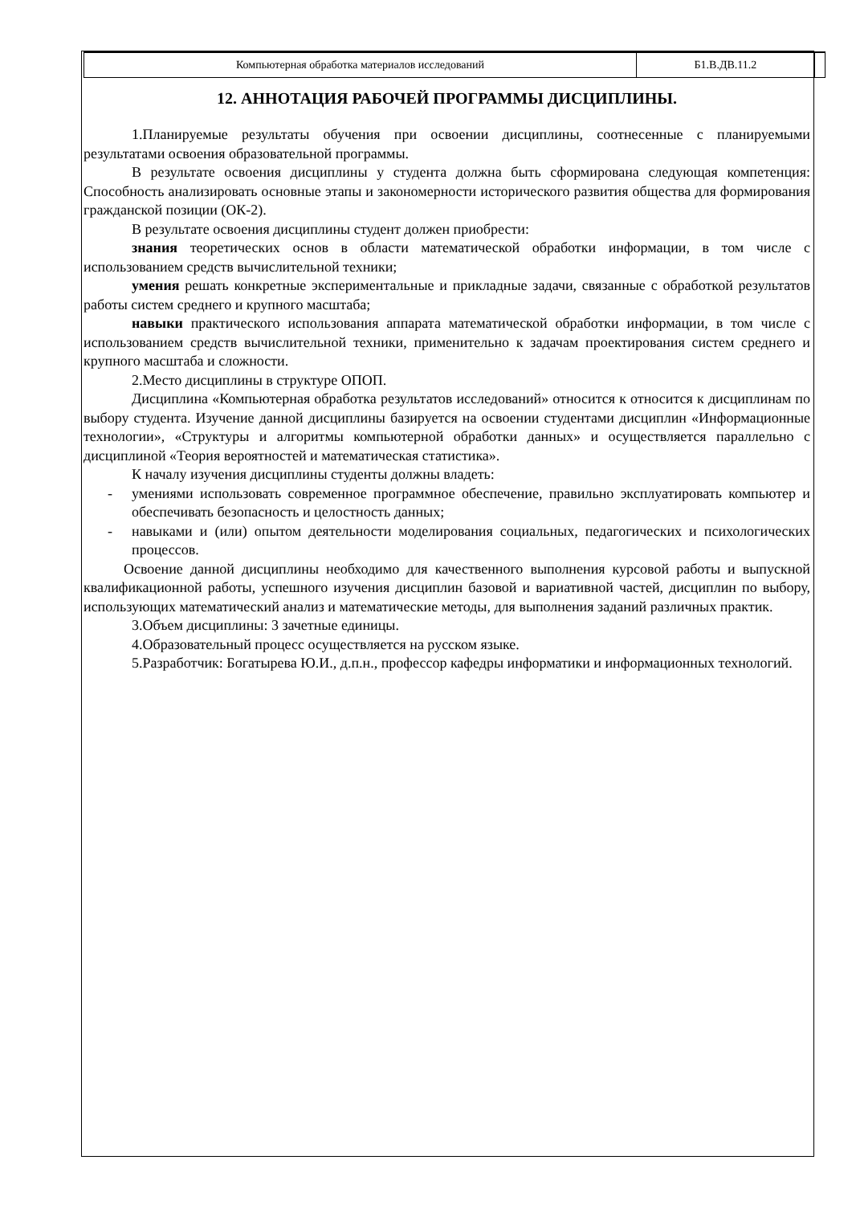| Компьютерная обработка материалов исследований | Б1.В.ДВ.11.2 | |
12. АННОТАЦИЯ РАБОЧЕЙ ПРОГРАММЫ ДИСЦИПЛИНЫ.
1.Планируемые результаты обучения при освоении дисциплины, соотнесенные с планируемыми результатами освоения образовательной программы.
В результате освоения дисциплины у студента должна быть сформирована следующая компетенция: Способность анализировать основные этапы и закономерности исторического развития общества для формирования гражданской позиции (ОК-2).
В результате освоения дисциплины студент должен приобрести:
знания теоретических основ в области математической обработки информации, в том числе с использованием средств вычислительной техники;
умения решать конкретные экспериментальные и прикладные задачи, связанные с обработкой результатов работы систем среднего и крупного масштаба;
навыки практического использования аппарата математической обработки информации, в том числе с использованием средств вычислительной техники, применительно к задачам проектирования систем среднего и крупного масштаба и сложности.
2.Место дисциплины в структуре ОПОП.
Дисциплина «Компьютерная обработка результатов исследований» относится к относится к дисциплинам по выбору студента. Изучение данной дисциплины базируется на освоении студентами дисциплин «Информационные технологии», «Структуры и алгоритмы компьютерной обработки данных» и осуществляется параллельно с дисциплиной «Теория вероятностей и математическая статистика».
К началу изучения дисциплины студенты должны владеть:
- умениями использовать современное программное обеспечение, правильно эксплуатировать компьютер и обеспечивать безопасность и целостность данных;
- навыками и (или) опытом деятельности моделирования социальных, педагогических и психологических процессов.
Освоение данной дисциплины необходимо для качественного выполнения курсовой работы и выпускной квалификационной работы, успешного изучения дисциплин базовой и вариативной частей, дисциплин по выбору, использующих математический анализ и математические методы, для выполнения заданий различных практик.
3.Объем дисциплины: 3 зачетные единицы.
4.Образовательный процесс осуществляется на русском языке.
5.Разработчик: Богатырева Ю.И., д.п.н., профессор кафедры информатики и информационных технологий.